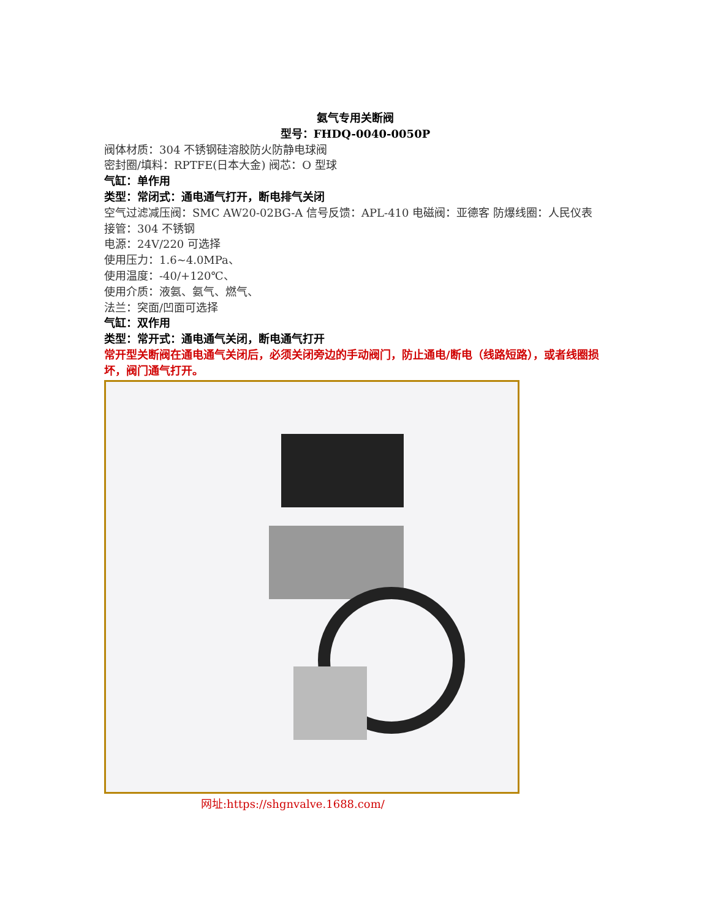氨气专用关断阀
型号：FHDQ-0040-0050P
阀体材质：304 不锈钢硅溶胶防火防静电球阀
密封圈/填料：RPTFE(日本大金) 阀芯：O 型球
气缸：单作用
类型：常闭式：通电通气打开，断电排气关闭
空气过滤减压阀：SMC AW20-02BG-A 信号反馈：APL-410 电磁阀：亚德客 防爆线圈：人民仪表 接管：304 不锈钢
电源：24V/220 可选择
使用压力：1.6~4.0MPa、
使用温度：-40/+120℃、
使用介质：液氨、氨气、燃气、
法兰：突面/凹面可选择
气缸：双作用
类型：常开式：通电通气关闭，断电通气打开
常开型关断阀在通电通气关闭后，必须关闭旁边的手动阀门，防止通电/断电（线路短路），或者线圈损坏，阀门通气打开。
网址:https://shgnvalve.1688.com/